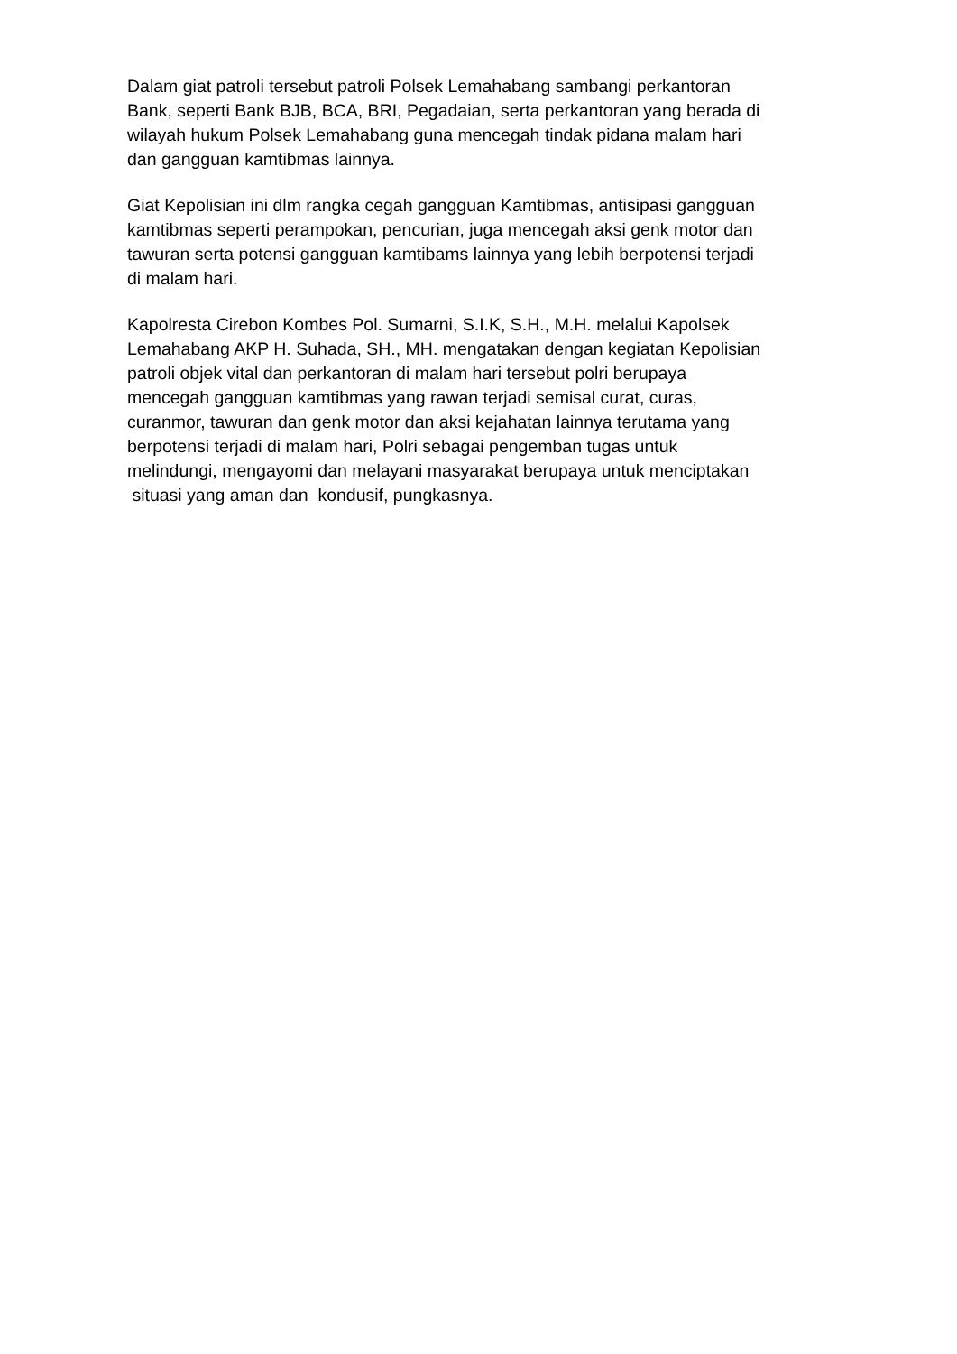Dalam giat patroli tersebut patroli Polsek Lemahabang sambangi perkantoran
Bank, seperti Bank BJB, BCA, BRI, Pegadaian, serta perkantoran yang berada di
wilayah hukum Polsek Lemahabang guna mencegah tindak pidana malam hari
dan gangguan kamtibmas lainnya.
Giat Kepolisian ini dlm rangka cegah gangguan Kamtibmas, antisipasi gangguan
kamtibmas seperti perampokan, pencurian, juga mencegah aksi genk motor dan
tawuran serta potensi gangguan kamtibams lainnya yang lebih berpotensi terjadi
di malam hari.
Kapolresta Cirebon Kombes Pol. Sumarni, S.I.K, S.H., M.H. melalui Kapolsek
Lemahabang AKP H. Suhada, SH., MH. mengatakan dengan kegiatan Kepolisian
patroli objek vital dan perkantoran di malam hari tersebut polri berupaya
mencegah gangguan kamtibmas yang rawan terjadi semisal curat, curas,
curanmor, tawuran dan genk motor dan aksi kejahatan lainnya terutama yang
berpotensi terjadi di malam hari, Polri sebagai pengemban tugas untuk
melindungi, mengayomi dan melayani masyarakat berupaya untuk menciptakan
situasi yang aman dan kondusif, pungkasnya.